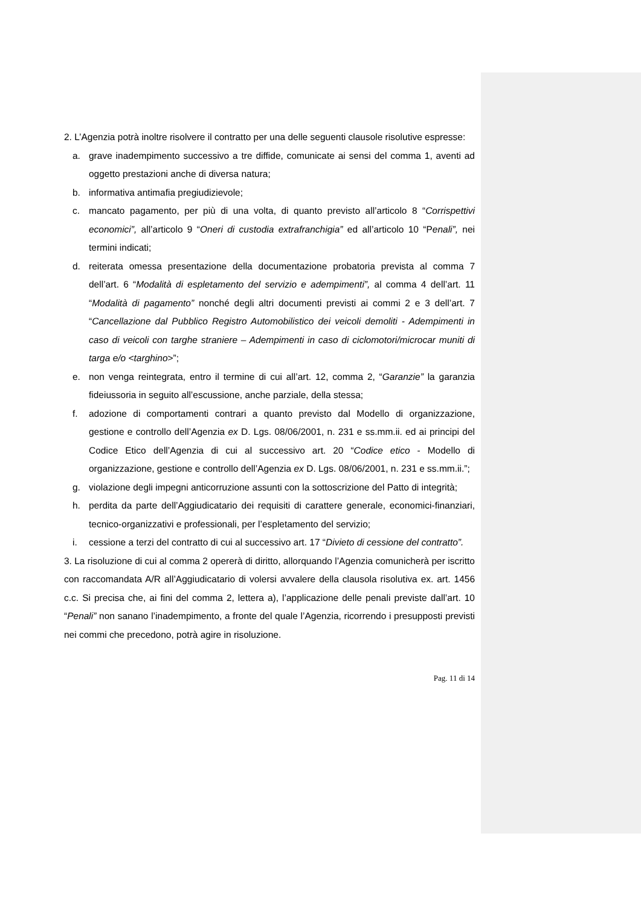2. L’Agenzia potrà inoltre risolvere il contratto per una delle seguenti clausole risolutive espresse:
a. grave inadempimento successivo a tre diffide, comunicate ai sensi del comma 1, aventi ad oggetto prestazioni anche di diversa natura;
b. informativa antimafia pregiudizievole;
c. mancato pagamento, per più di una volta, di quanto previsto all’articolo 8 “Corrispettivi economici”, all’articolo 9 “Oneri di custodia extrafranchigia” ed all’articolo 10 “Penali”, nei termini indicati;
d. reiterata omessa presentazione della documentazione probatoria prevista al comma 7 dell’art. 6 “Modalità di espletamento del servizio e adempimenti”, al comma 4 dell’art. 11 “Modalità di pagamento” nonché degli altri documenti previsti ai commi 2 e 3 dell’art. 7 “Cancellazione dal Pubblico Registro Automobilistico dei veicoli demoliti - Adempimenti in caso di veicoli con targhe straniere – Adempimenti in caso di ciclomotori/microcar muniti di targa e/o <targhino>”;
e. non venga reintegrata, entro il termine di cui all’art. 12, comma 2, “Garanzie” la garanzia fideiussoria in seguito all’escussione, anche parziale, della stessa;
f. adozione di comportamenti contrari a quanto previsto dal Modello di organizzazione, gestione e controllo dell’Agenzia ex D. Lgs. 08/06/2001, n. 231 e ss.mm.ii. ed ai principi del Codice Etico dell’Agenzia di cui al successivo art. 20 “Codice etico - Modello di organizzazione, gestione e controllo dell’Agenzia ex D. Lgs. 08/06/2001, n. 231 e ss.mm.ii.”;
g. violazione degli impegni anticorruzione assunti con la sottoscrizione del Patto di integrità;
h. perdita da parte dell’Aggiudicatario dei requisiti di carattere generale, economici-finanziari, tecnico-organizzativi e professionali, per l’espletamento del servizio;
i. cessione a terzi del contratto di cui al successivo art. 17 “Divieto di cessione del contratto”.
3. La risoluzione di cui al comma 2 opererà di diritto, allorquando l’Agenzia comunicherà per iscritto con raccomandata A/R all’Aggiudicatario di volersi avvalere della clausola risolutiva ex. art. 1456 c.c. Si precisa che, ai fini del comma 2, lettera a), l’applicazione delle penali previste dall’art. 10 “Penali” non sanano l’inadempimento, a fronte del quale l’Agenzia, ricorrendo i presupposti previsti nei commi che precedono, potrà agire in risoluzione.
Pag. 11 di 14